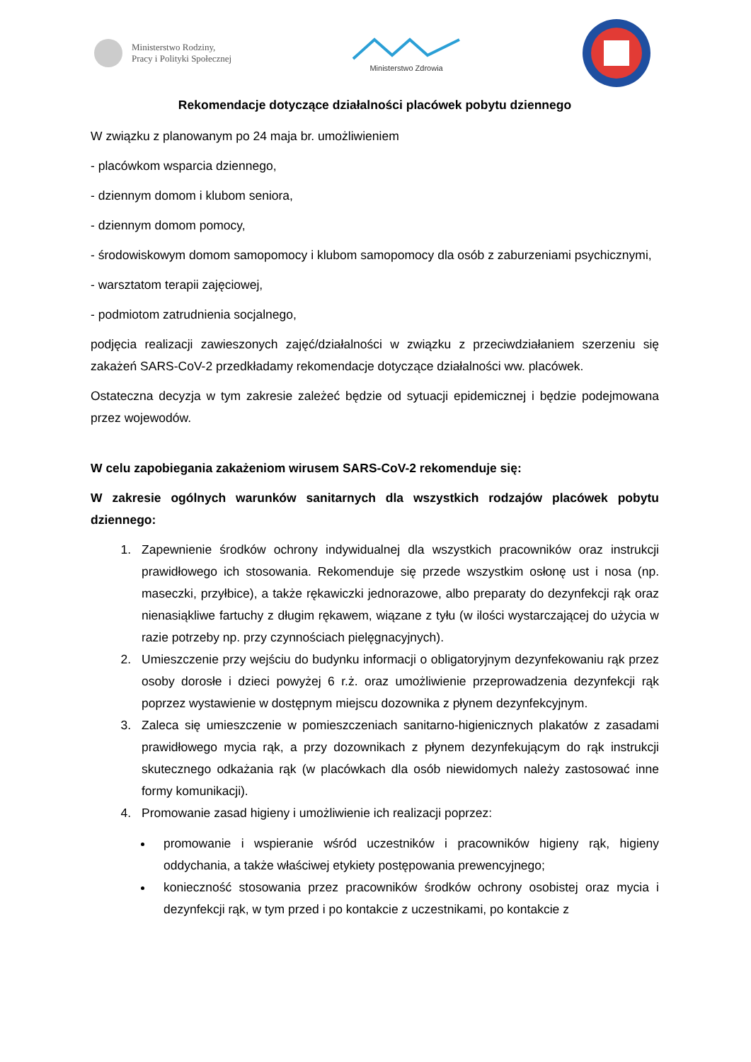Ministerstwo Rodziny,
Pracy i Polityki Społecznej
Ministerstwo Zdrowia
Rekomendacje dotyczące działalności placówek pobytu dziennego
W związku z planowanym po 24 maja br. umożliwieniem
- placówkom wsparcia dziennego,
- dziennym domom i klubom seniora,
- dziennym domom pomocy,
- środowiskowym domom samopomocy i klubom samopomocy dla osób z zaburzeniami psychicznymi,
- warsztatom terapii zajęciowej,
- podmiotom zatrudnienia socjalnego,
podjęcia realizacji zawieszonych zajęć/działalności w związku z przeciwdziałaniem szerzeniu się zakażeń SARS-CoV-2 przedkładamy rekomendacje dotyczące działalności ww. placówek.
Ostateczna decyzja w tym zakresie zależeć będzie od sytuacji epidemicznej i będzie podejmowana przez wojewodów.
W celu zapobiegania zakażeniom wirusem SARS-CoV-2 rekomenduje się:
W zakresie ogólnych warunków sanitarnych dla wszystkich rodzajów placówek pobytu dziennego:
1. Zapewnienie środków ochrony indywidualnej dla wszystkich pracowników oraz instrukcji prawidłowego ich stosowania. Rekomenduje się przede wszystkim osłonę ust i nosa (np. maseczki, przyłbice), a także rękawiczki jednorazowe, albo preparaty do dezynfekcji rąk oraz nienasiąkliwe fartuchy z długim rękawem, wiązane z tyłu (w ilości wystarczającej do użycia w razie potrzeby np. przy czynnościach pielęgnacyjnych).
2. Umieszczenie przy wejściu do budynku informacji o obligatoryjnym dezynfekowaniu rąk przez osoby dorosłe i dzieci powyżej 6 r.ż. oraz umożliwienie przeprowadzenia dezynfekcji rąk poprzez wystawienie w dostępnym miejscu dozownika z płynem dezynfekcyjnym.
3. Zaleca się umieszczenie w pomieszczeniach sanitarno-higienicznych plakatów z zasadami prawidłowego mycia rąk, a przy dozownikach z płynem dezynfekującym do rąk instrukcji skutecznego odkażania rąk (w placówkach dla osób niewidomych należy zastosować inne formy komunikacji).
4. Promowanie zasad higieny i umożliwienie ich realizacji poprzez:
promowanie i wspieranie wśród uczestników i pracowników higieny rąk, higieny oddychania, a także właściwej etykiety postępowania prewencyjnego;
konieczność stosowania przez pracowników środków ochrony osobistej oraz mycia i dezynfekcji rąk, w tym przed i po kontakcie z uczestnikami, po kontakcie z